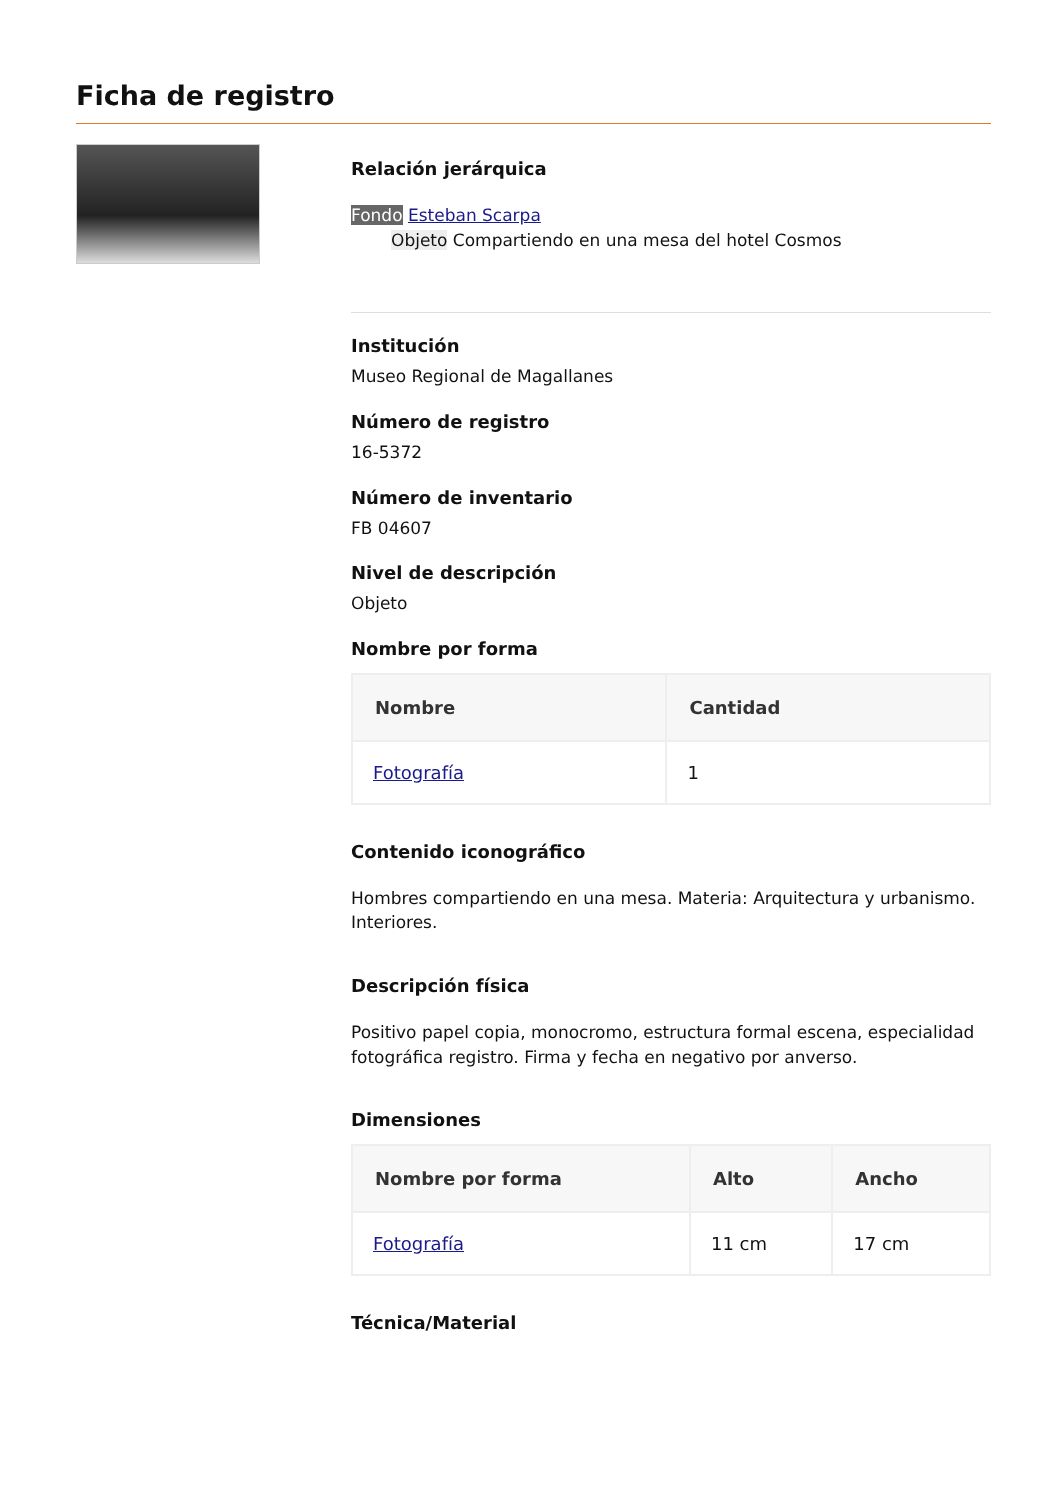Ficha de registro
Relación jerárquica
Fondo Esteban Scarpa
Objeto Compartiendo en una mesa del hotel Cosmos
Institución
Museo Regional de Magallanes
Número de registro
16-5372
Número de inventario
FB 04607
Nivel de descripción
Objeto
Nombre por forma
| Nombre | Cantidad |
| --- | --- |
| Fotografía | 1 |
Contenido iconográfico
Hombres compartiendo en una mesa. Materia: Arquitectura y urbanismo. Interiores.
Descripción física
Positivo papel copia, monocromo, estructura formal escena, especialidad fotográfica registro. Firma y fecha en negativo por anverso.
Dimensiones
| Nombre por forma | Alto | Ancho |
| --- | --- | --- |
| Fotografía | 11 cm | 17 cm |
Técnica/Material